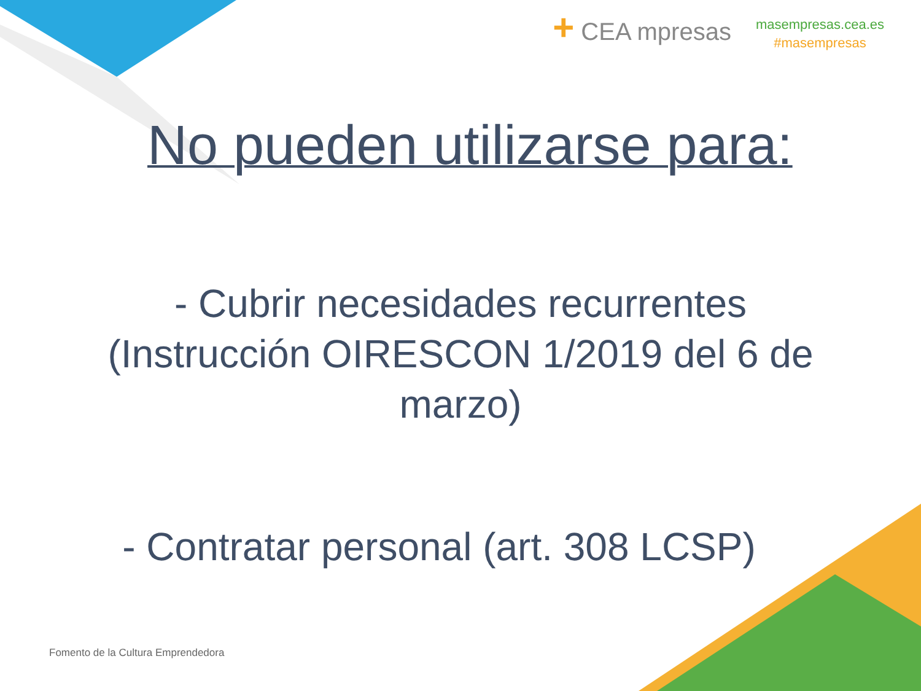+ CEA mpresas
masempresas.cea.es
#masempresas
No pueden utilizarse para:
- Cubrir necesidades recurrentes
(Instrucción OIRESCON 1/2019 del 6 de
marzo)
- Contratar personal (art. 308 LCSP)
Fomento de la Cultura Emprendedora